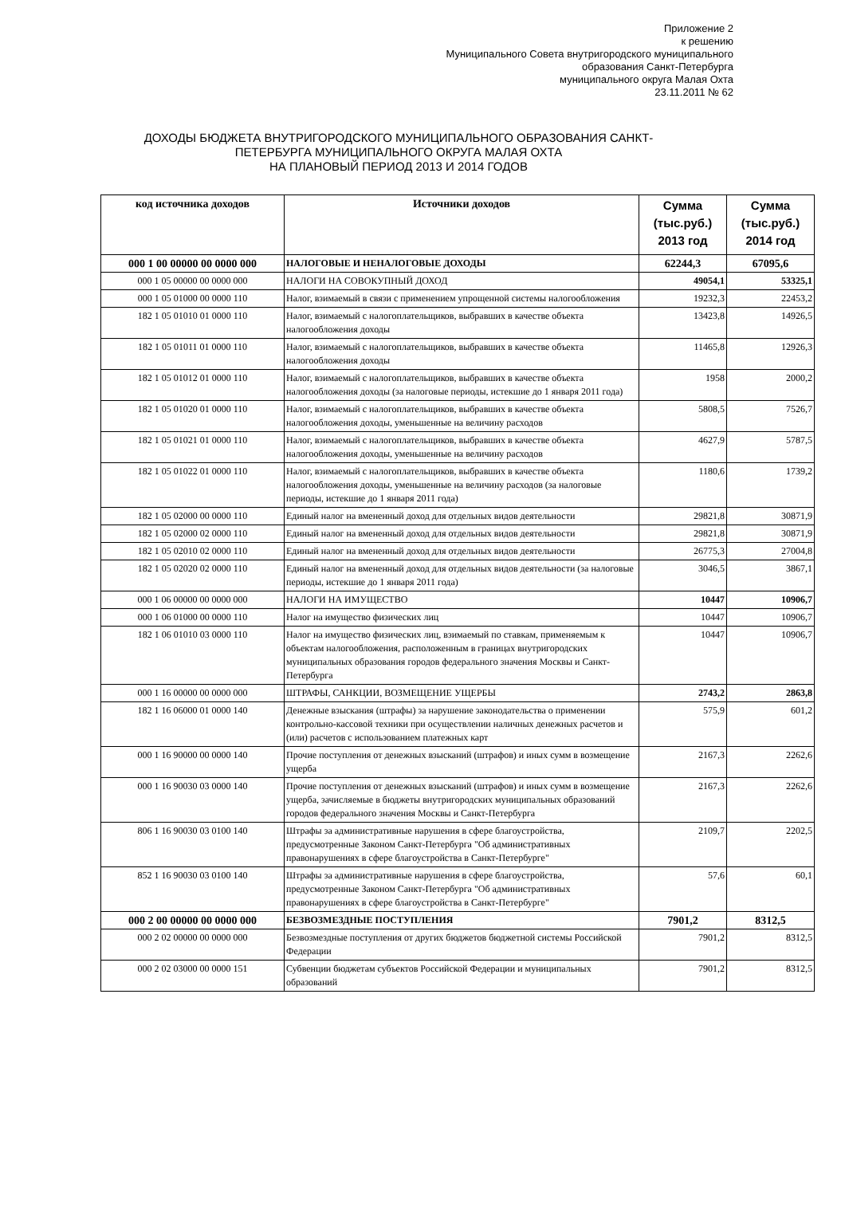Приложение 2
к решению
Муниципального Совета внутригородского муниципального
образования Санкт-Петербурга
муниципального округа Малая Охта
23.11.2011 № 62
ДОХОДЫ БЮДЖЕТА ВНУТРИГОРОДСКОГО МУНИЦИПАЛЬНОГО ОБРАЗОВАНИЯ САНКТ-ПЕТЕРБУРГА МУНИЦИПАЛЬНОГО ОКРУГА МАЛАЯ ОХТА
НА ПЛАНОВЫЙ ПЕРИОД 2013 И 2014 ГОДОВ
| код источника доходов | Источники доходов | Сумма (тыс.руб.) 2013 год | Сумма (тыс.руб.) 2014 год |
| --- | --- | --- | --- |
| 000 1 00 00000 00 0000 000 | НАЛОГОВЫЕ И НЕНАЛОГОВЫЕ ДОХОДЫ | 62244,3 | 67095,6 |
| 000 1 05 00000 00 0000 000 | НАЛОГИ НА СОВОКУПНЫЙ ДОХОД | 49054,1 | 53325,1 |
| 000 1 05 01000 00 0000 110 | Налог, взимаемый в связи с применением упрощенной системы налогообложения | 19232,3 | 22453,2 |
| 182 1 05 01010 01 0000 110 | Налог, взимаемый с налогоплательщиков, выбравших в качестве объекта налогообложения доходы | 13423,8 | 14926,5 |
| 182 1 05 01011 01 0000 110 | Налог, взимаемый с налогоплательщиков, выбравших в качестве объекта налогообложения доходы | 11465,8 | 12926,3 |
| 182 1 05 01012 01 0000 110 | Налог, взимаемый с налогоплательщиков, выбравших в качестве объекта налогообложения доходы (за налоговые периоды, истекшие до 1 января 2011 года) | 1958 | 2000,2 |
| 182 1 05 01020 01 0000 110 | Налог, взимаемый с налогоплательщиков, выбравших в качестве объекта налогообложения доходы, уменьшенные на величину расходов | 5808,5 | 7526,7 |
| 182 1 05 01021 01 0000 110 | Налог, взимаемый с налогоплательщиков, выбравших в качестве объекта налогообложения доходы, уменьшенные на величину расходов | 4627,9 | 5787,5 |
| 182 1 05 01022 01 0000 110 | Налог, взимаемый с налогоплательщиков, выбравших в качестве объекта налогообложения доходы, уменьшенные на величину расходов (за налоговые периоды, истекшие до 1 января 2011 года) | 1180,6 | 1739,2 |
| 182 1 05 02000 00 0000 110 | Единый налог на вмененный доход для отдельных видов деятельности | 29821,8 | 30871,9 |
| 182 1 05 02000 02 0000 110 | Единый налог на вмененный доход для отдельных видов деятельности | 29821,8 | 30871,9 |
| 182 1 05 02010 02 0000 110 | Единый налог на вмененный доход для отдельных видов деятельности | 26775,3 | 27004,8 |
| 182 1 05 02020 02 0000 110 | Единый налог на вмененный доход для отдельных видов деятельности (за налоговые периоды, истекшие до 1 января 2011 года) | 3046,5 | 3867,1 |
| 000 1 06 00000 00 0000 000 | НАЛОГИ НА ИМУЩЕСТВО | 10447 | 10906,7 |
| 000 1 06 01000 00 0000 110 | Налог на имущество физических лиц | 10447 | 10906,7 |
| 182 1 06 01010 03 0000 110 | Налог на имущество физических лиц, взимаемый по ставкам, применяемым к объектам налогообложения, расположенным в границах внутригородских муниципальных образования городов федерального значения Москвы и Санкт-Петербурга | 10447 | 10906,7 |
| 000 1 16 00000 00 0000 000 | ШТРАФЫ, САНКЦИИ, ВОЗМЕЩЕНИЕ УЩЕРБЫ | 2743,2 | 2863,8 |
| 182 1 16 06000 01 0000 140 | Денежные взыскания (штрафы) за нарушение законодательства о применении контрольно-кассовой техники при осуществлении наличных денежных расчетов и (или) расчетов с использованием платежных карт | 575,9 | 601,2 |
| 000 1 16 90000 00 0000 140 | Прочие поступления от денежных взысканий (штрафов) и иных сумм в возмещение ущерба | 2167,3 | 2262,6 |
| 000 1 16 90030 03 0000 140 | Прочие поступления от денежных взысканий (штрафов) и иных сумм в возмещение ущерба, зачисляемые в бюджеты внутригородских муниципальных образований городов федерального значения Москвы и Санкт-Петербурга | 2167,3 | 2262,6 |
| 806 1 16 90030 03 0100 140 | Штрафы за административные нарушения в сфере благоустройства, предусмотренные Законом Санкт-Петербурга "Об административных правонарушениях в сфере благоустройства в Санкт-Петербурге" | 2109,7 | 2202,5 |
| 852 1 16 90030 03 0100 140 | Штрафы за административные нарушения в сфере благоустройства, предусмотренные Законом Санкт-Петербурга "Об административных правонарушениях в сфере благоустройства в Санкт-Петербурге" | 57,6 | 60,1 |
| 000 2 00 00000 00 0000 000 | БЕЗВОЗМЕЗДНЫЕ ПОСТУПЛЕНИЯ | 7901,2 | 8312,5 |
| 000 2 02 00000 00 0000 000 | Безвозмездные поступления от других бюджетов бюджетной системы Российской Федерации | 7901,2 | 8312,5 |
| 000 2 02 03000 00 0000 151 | Субвенции бюджетам субъектов Российской Федерации и муниципальных образований | 7901,2 | 8312,5 |